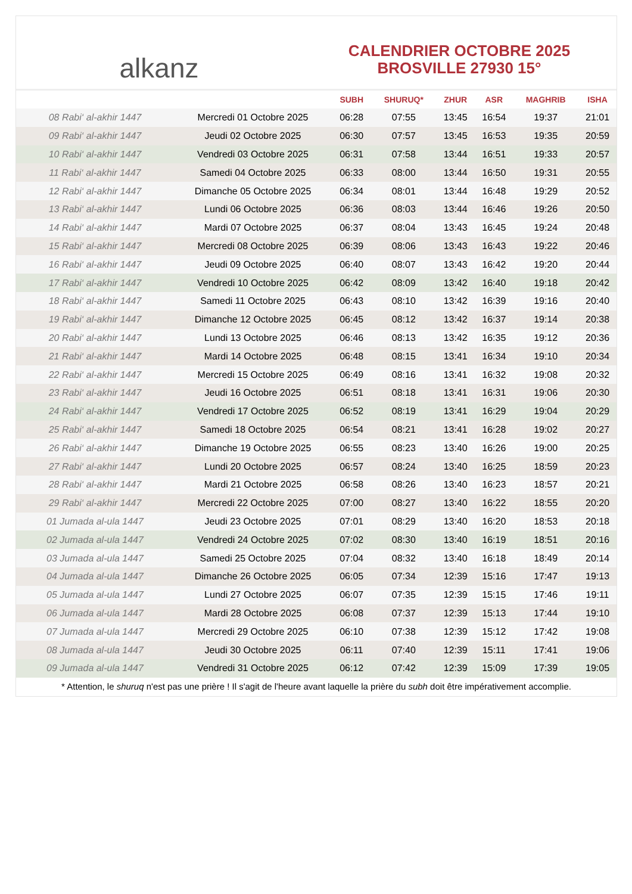alkanz
CALENDRIER OCTOBRE 2025
BROSVILLE 27930 15°
| | | SUBH | SHURUQ* | ZHUR | ASR | MAGHRIB | ISHA |
| --- | --- | --- | --- | --- | --- | --- | --- |
| 08 Rabi‘ al-akhir 1447 | Mercredi 01 Octobre 2025 | 06:28 | 07:55 | 13:45 | 16:54 | 19:37 | 21:01 |
| 09 Rabi‘ al-akhir 1447 | Jeudi 02 Octobre 2025 | 06:30 | 07:57 | 13:45 | 16:53 | 19:35 | 20:59 |
| 10 Rabi‘ al-akhir 1447 | Vendredi 03 Octobre 2025 | 06:31 | 07:58 | 13:44 | 16:51 | 19:33 | 20:57 |
| 11 Rabi‘ al-akhir 1447 | Samedi 04 Octobre 2025 | 06:33 | 08:00 | 13:44 | 16:50 | 19:31 | 20:55 |
| 12 Rabi‘ al-akhir 1447 | Dimanche 05 Octobre 2025 | 06:34 | 08:01 | 13:44 | 16:48 | 19:29 | 20:52 |
| 13 Rabi‘ al-akhir 1447 | Lundi 06 Octobre 2025 | 06:36 | 08:03 | 13:44 | 16:46 | 19:26 | 20:50 |
| 14 Rabi‘ al-akhir 1447 | Mardi 07 Octobre 2025 | 06:37 | 08:04 | 13:43 | 16:45 | 19:24 | 20:48 |
| 15 Rabi‘ al-akhir 1447 | Mercredi 08 Octobre 2025 | 06:39 | 08:06 | 13:43 | 16:43 | 19:22 | 20:46 |
| 16 Rabi‘ al-akhir 1447 | Jeudi 09 Octobre 2025 | 06:40 | 08:07 | 13:43 | 16:42 | 19:20 | 20:44 |
| 17 Rabi‘ al-akhir 1447 | Vendredi 10 Octobre 2025 | 06:42 | 08:09 | 13:42 | 16:40 | 19:18 | 20:42 |
| 18 Rabi‘ al-akhir 1447 | Samedi 11 Octobre 2025 | 06:43 | 08:10 | 13:42 | 16:39 | 19:16 | 20:40 |
| 19 Rabi‘ al-akhir 1447 | Dimanche 12 Octobre 2025 | 06:45 | 08:12 | 13:42 | 16:37 | 19:14 | 20:38 |
| 20 Rabi‘ al-akhir 1447 | Lundi 13 Octobre 2025 | 06:46 | 08:13 | 13:42 | 16:35 | 19:12 | 20:36 |
| 21 Rabi‘ al-akhir 1447 | Mardi 14 Octobre 2025 | 06:48 | 08:15 | 13:41 | 16:34 | 19:10 | 20:34 |
| 22 Rabi‘ al-akhir 1447 | Mercredi 15 Octobre 2025 | 06:49 | 08:16 | 13:41 | 16:32 | 19:08 | 20:32 |
| 23 Rabi‘ al-akhir 1447 | Jeudi 16 Octobre 2025 | 06:51 | 08:18 | 13:41 | 16:31 | 19:06 | 20:30 |
| 24 Rabi‘ al-akhir 1447 | Vendredi 17 Octobre 2025 | 06:52 | 08:19 | 13:41 | 16:29 | 19:04 | 20:29 |
| 25 Rabi‘ al-akhir 1447 | Samedi 18 Octobre 2025 | 06:54 | 08:21 | 13:41 | 16:28 | 19:02 | 20:27 |
| 26 Rabi‘ al-akhir 1447 | Dimanche 19 Octobre 2025 | 06:55 | 08:23 | 13:40 | 16:26 | 19:00 | 20:25 |
| 27 Rabi‘ al-akhir 1447 | Lundi 20 Octobre 2025 | 06:57 | 08:24 | 13:40 | 16:25 | 18:59 | 20:23 |
| 28 Rabi‘ al-akhir 1447 | Mardi 21 Octobre 2025 | 06:58 | 08:26 | 13:40 | 16:23 | 18:57 | 20:21 |
| 29 Rabi‘ al-akhir 1447 | Mercredi 22 Octobre 2025 | 07:00 | 08:27 | 13:40 | 16:22 | 18:55 | 20:20 |
| 01 Jumada al-ula 1447 | Jeudi 23 Octobre 2025 | 07:01 | 08:29 | 13:40 | 16:20 | 18:53 | 20:18 |
| 02 Jumada al-ula 1447 | Vendredi 24 Octobre 2025 | 07:02 | 08:30 | 13:40 | 16:19 | 18:51 | 20:16 |
| 03 Jumada al-ula 1447 | Samedi 25 Octobre 2025 | 07:04 | 08:32 | 13:40 | 16:18 | 18:49 | 20:14 |
| 04 Jumada al-ula 1447 | Dimanche 26 Octobre 2025 | 06:05 | 07:34 | 12:39 | 15:16 | 17:47 | 19:13 |
| 05 Jumada al-ula 1447 | Lundi 27 Octobre 2025 | 06:07 | 07:35 | 12:39 | 15:15 | 17:46 | 19:11 |
| 06 Jumada al-ula 1447 | Mardi 28 Octobre 2025 | 06:08 | 07:37 | 12:39 | 15:13 | 17:44 | 19:10 |
| 07 Jumada al-ula 1447 | Mercredi 29 Octobre 2025 | 06:10 | 07:38 | 12:39 | 15:12 | 17:42 | 19:08 |
| 08 Jumada al-ula 1447 | Jeudi 30 Octobre 2025 | 06:11 | 07:40 | 12:39 | 15:11 | 17:41 | 19:06 |
| 09 Jumada al-ula 1447 | Vendredi 31 Octobre 2025 | 06:12 | 07:42 | 12:39 | 15:09 | 17:39 | 19:05 |
* Attention, le shuruq n'est pas une prière ! Il s'agit de l'heure avant laquelle la prière du subh doit être impérativement accomplie.